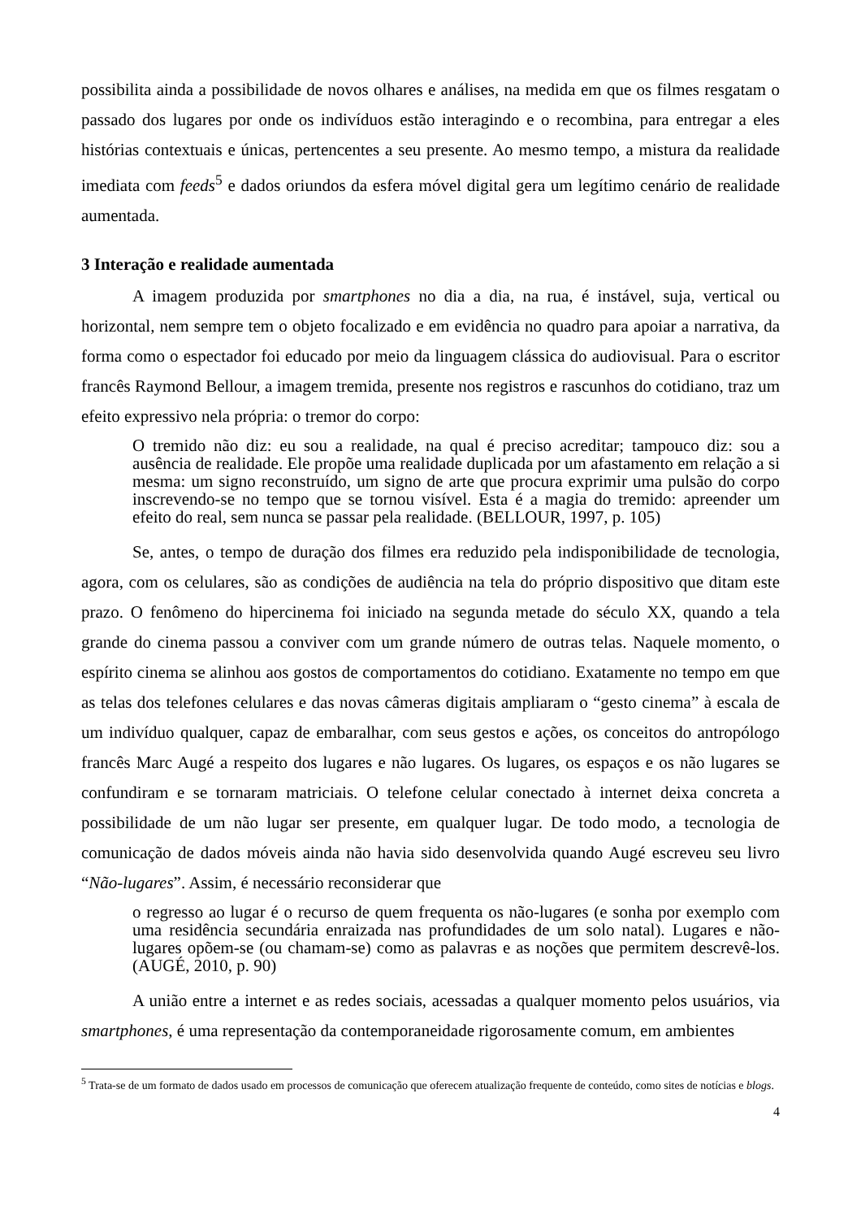possibilita ainda a possibilidade de novos olhares e análises, na medida em que os filmes resgatam o passado dos lugares por onde os indivíduos estão interagindo e o recombina, para entregar a eles histórias contextuais e únicas, pertencentes a seu presente. Ao mesmo tempo, a mistura da realidade imediata com feeds<sup>5</sup> e dados oriundos da esfera móvel digital gera um legítimo cenário de realidade aumentada.
3 Interação e realidade aumentada
A imagem produzida por smartphones no dia a dia, na rua, é instável, suja, vertical ou horizontal, nem sempre tem o objeto focalizado e em evidência no quadro para apoiar a narrativa, da forma como o espectador foi educado por meio da linguagem clássica do audiovisual. Para o escritor francês Raymond Bellour, a imagem tremida, presente nos registros e rascunhos do cotidiano, traz um efeito expressivo nela própria: o tremor do corpo:
O tremido não diz: eu sou a realidade, na qual é preciso acreditar; tampouco diz: sou a ausência de realidade. Ele propõe uma realidade duplicada por um afastamento em relação a si mesma: um signo reconstruído, um signo de arte que procura exprimir uma pulsão do corpo inscrevendo-se no tempo que se tornou visível. Esta é a magia do tremido: apreender um efeito do real, sem nunca se passar pela realidade. (BELLOUR, 1997, p. 105)
Se, antes, o tempo de duração dos filmes era reduzido pela indisponibilidade de tecnologia, agora, com os celulares, são as condições de audiência na tela do próprio dispositivo que ditam este prazo. O fenômeno do hipercinema foi iniciado na segunda metade do século XX, quando a tela grande do cinema passou a conviver com um grande número de outras telas. Naquele momento, o espírito cinema se alinhou aos gostos de comportamentos do cotidiano. Exatamente no tempo em que as telas dos telefones celulares e das novas câmeras digitais ampliaram o “gesto cinema” à escala de um indivíduo qualquer, capaz de embaralhar, com seus gestos e ações, os conceitos do antropólogo francês Marc Augé a respeito dos lugares e não lugares. Os lugares, os espaços e os não lugares se confundiram e se tornaram matriciais. O telefone celular conectado à internet deixa concreta a possibilidade de um não lugar ser presente, em qualquer lugar. De todo modo, a tecnologia de comunicação de dados móveis ainda não havia sido desenvolvida quando Augé escreveu seu livro “Não-lugares”. Assim, é necessário reconsiderar que
o regresso ao lugar é o recurso de quem frequenta os não-lugares (e sonha por exemplo com uma residência secundária enraizada nas profundidades de um solo natal). Lugares e não-lugares opõem-se (ou chamam-se) como as palavras e as noções que permitem descrevê-los. (AUGÉ, 2010, p. 90)
A união entre a internet e as redes sociais, acessadas a qualquer momento pelos usuários, via smartphones, é uma representação da contemporaneidade rigorosamente comum, em ambientes
<sup>5</sup> Trata-se de um formato de dados usado em processos de comunicação que oferecem atualização frequente de conteúdo, como sites de notícias e blogs.
4